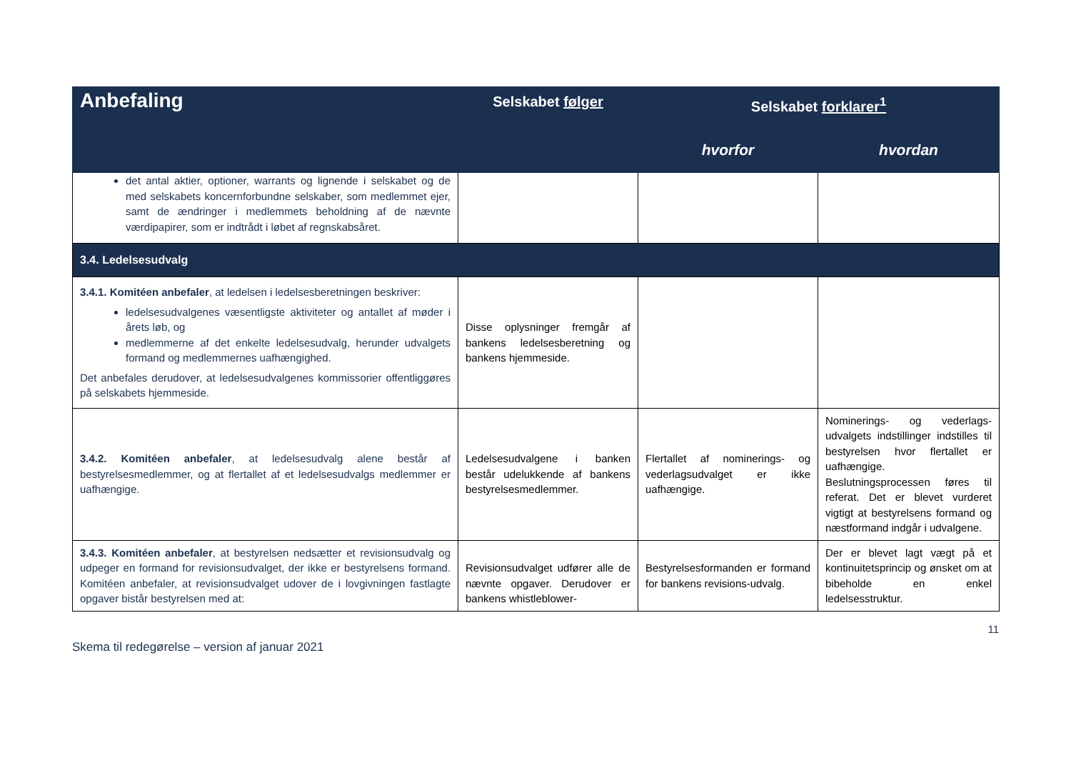| Anbefaling | Selskabet følger | Selskabet forklarer<sup>1</sup> | |
| --- | --- | --- | --- |
| | | hvorfor | hvordan |
| det antal aktier, optioner, warrants og lignende i selskabet og de med selskabets koncernforbundne selskaber, som medlemmet ejer, samt de ændringer i medlemmets beholdning af de nævnte værdipapirer, som er indtrådt i løbet af regnskabsåret. | | | |
| 3.4. Ledelsesudvalg | | | |
| 3.4.1. Komitéen anbefaler , at ledelsen i ledelsesberetningen beskriver: ledelsesudvalgenes væsentligste aktiviteter og antallet af møder i årets løb, og medlemmerne af det enkelte ledelsesudvalg, herunder udvalgets formand og medlemmernes uafhængighed. Det anbefales derudover, at ledelsesudvalgenes kommissorier offentliggøres på selskabets hjemmeside. | Disse oplysninger fremgår af bankens ledelsesberetning og bankens hjemmeside. | | |
| 3.4.2. Komitéen anbefaler , at ledelsesudvalg alene består af bestyrelsesmedlemmer, og at flertallet af et ledelsesudvalgs medlemmer er uafhængige. | Ledelsesudvalgene i banken består udelukkende af bankens bestyrelsesmedlemmer. | Flertallet af nominerings- og vederlagsudvalget er ikke uafhængige. | Nominerings- og vederlags-udvalgets indstillinger indstilles til bestyrelsen hvor flertallet er uafhængige. Beslutningsprocessen føres til referat. Det er blevet vurderet vigtigt at bestyrelsens formand og næstformand indgår i udvalgene. |
| 3.4.3. Komitéen anbefaler , at bestyrelsen nedsætter et revisionsudvalg og udpeger en formand for revisionsudvalget, der ikke er bestyrelsens formand. Komitéen anbefaler, at revisionsudvalget udover de i lovgivningen fastlagte opgaver bistår bestyrelsen med at: | Revisionsudvalget udfører alle de nævnte opgaver. Derudover er bankens whistleblower- | Bestyrelsesformanden er formand for bankens revisions-udvalg. | Der er blevet lagt vægt på et kontinuitetsprincip og ønsket om at bibeholde en enkel ledelsesstruktur. |
11
Skema til redegørelse – version af januar 2021